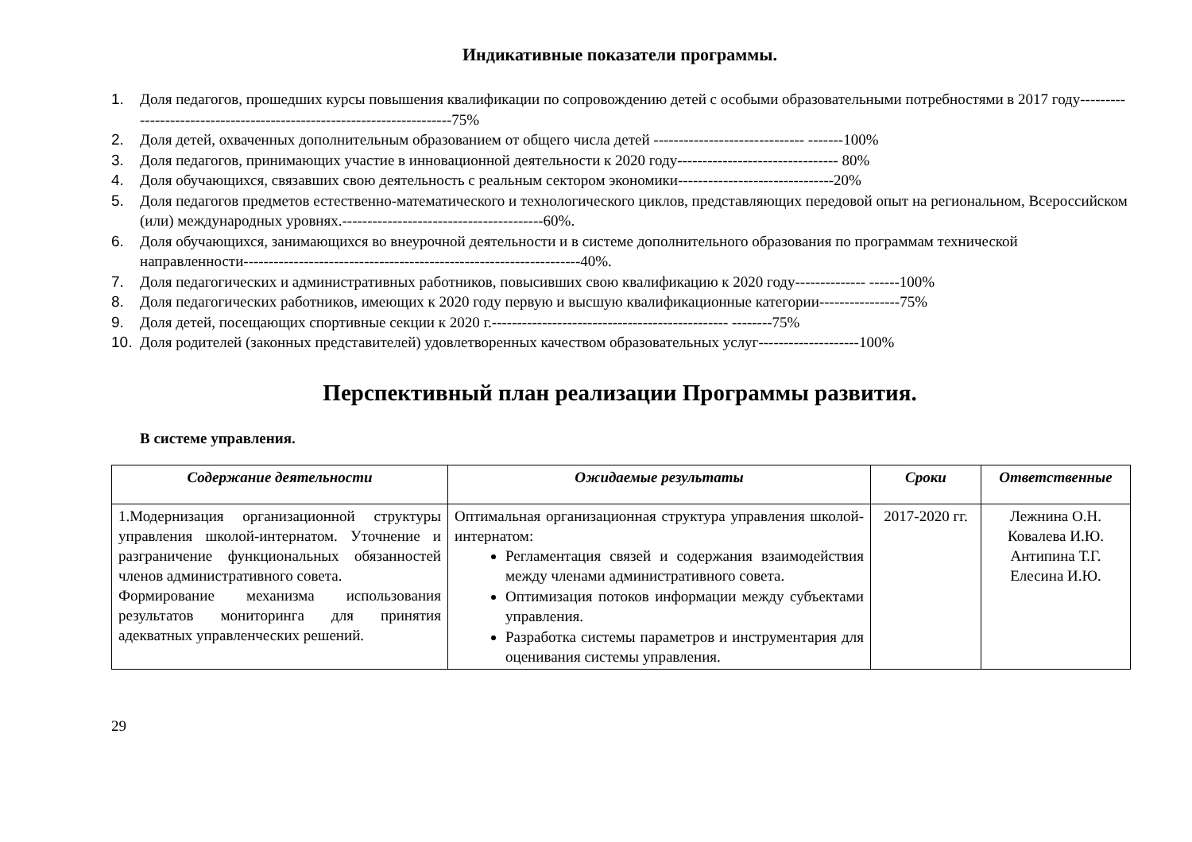Индикативные показатели программы.
1. Доля педагогов, прошедших курсы повышения квалификации по сопровождению детей с особыми образовательными потребностями в 2017 году-----------------------------------------------------------------------75%
2. Доля детей, охваченных дополнительным образованием от общего числа детей ------------------------------ -------100%
3. Доля педагогов, принимающих участие в инновационной деятельности к 2020 году-------------------------------- 80%
4. Доля обучающихся, связавших свою деятельность с реальным сектором экономики-------------------------------20%
5. Доля педагогов предметов естественно-математического и технологического циклов, представляющих передовой опыт на региональном, Всероссийском (или) международных уровнях.----------------------------------------60%.
6. Доля обучающихся, занимающихся во внеурочной деятельности и в системе дополнительного образования по программам технической направленности-------------------------------------------------------------------40%.
7. Доля педагогических и административных работников, повысивших свою квалификацию к 2020 году-------------- ------100%
8. Доля педагогических работников, имеющих к 2020 году первую и высшую квалификационные категории----------------75%
9. Доля детей, посещающих спортивные секции к 2020 г.----------------------------------------------- --------75%
10. Доля родителей (законных представителей) удовлетворенных качеством образовательных услуг--------------------100%
Перспективный план реализации Программы развития.
В системе управления.
| Содержание деятельности | Ожидаемые результаты | Сроки | Ответственные |
| --- | --- | --- | --- |
| 1.Модернизация организационной структуры управления школой-интернатом. Уточнение и разграничение функциональных обязанностей членов административного совета. Формирование механизма использования результатов мониторинга для принятия адекватных управленческих решений. | Оптимальная организационная структура управления школой-интернатом: Регламентация связей и содержания взаимодействия между членами административного совета. Оптимизация потоков информации между субъектами управления. Разработка системы параметров и инструментария для оценивания системы управления. | 2017-2020 гг. | Лежнина О.Н. Ковалева И.Ю. Антипина Т.Г. Елесина И.Ю. |
29